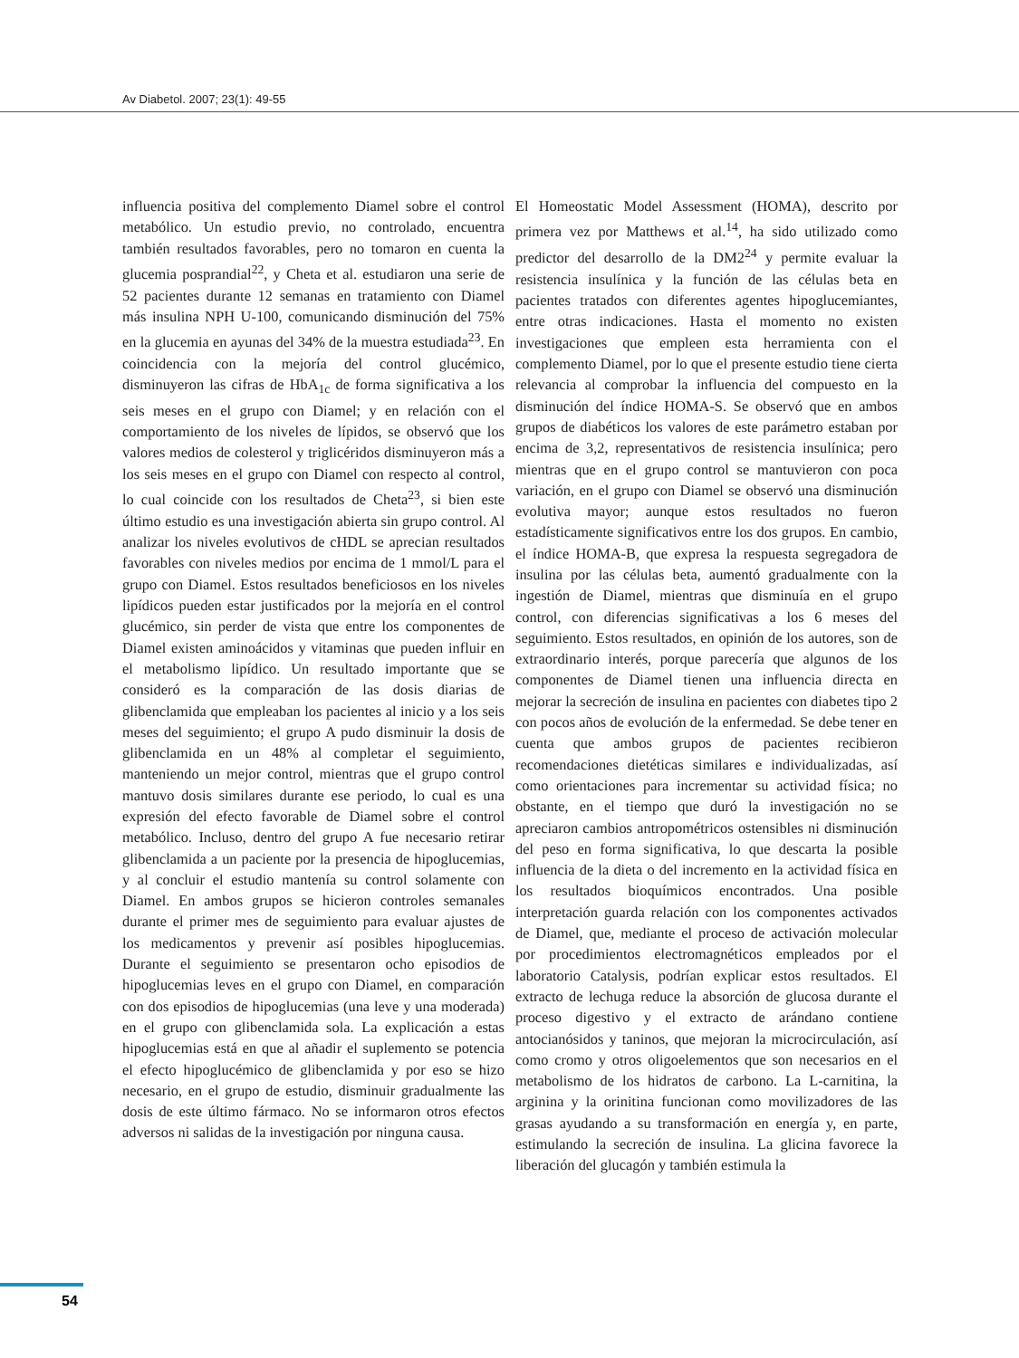Av Diabetol. 2007; 23(1): 49-55
influencia positiva del complemento Diamel sobre el control metabólico. Un estudio previo, no controlado, encuentra también resultados favorables, pero no tomaron en cuenta la glucemia posprandial<sup>22</sup>, y Cheta et al. estudiaron una serie de 52 pacientes durante 12 semanas en tratamiento con Diamel más insulina NPH U-100, comunicando disminución del 75% en la glucemia en ayunas del 34% de la muestra estudiada<sup>23</sup>. En coincidencia con la mejoría del control glucémico, disminuyeron las cifras de HbA<sub>1c</sub> de forma significativa a los seis meses en el grupo con Diamel; y en relación con el comportamiento de los niveles de lípidos, se observó que los valores medios de colesterol y triglicéridos disminuyeron más a los seis meses en el grupo con Diamel con respecto al control, lo cual coincide con los resultados de Cheta<sup>23</sup>, si bien este último estudio es una investigación abierta sin grupo control. Al analizar los niveles evolutivos de cHDL se aprecian resultados favorables con niveles medios por encima de 1 mmol/L para el grupo con Diamel. Estos resultados beneficiosos en los niveles lipídicos pueden estar justificados por la mejoría en el control glucémico, sin perder de vista que entre los componentes de Diamel existen aminoácidos y vitaminas que pueden influir en el metabolismo lipídico. Un resultado importante que se consideró es la comparación de las dosis diarias de glibenclamida que empleaban los pacientes al inicio y a los seis meses del seguimiento; el grupo A pudo disminuir la dosis de glibenclamida en un 48% al completar el seguimiento, manteniendo un mejor control, mientras que el grupo control mantuvo dosis similares durante ese periodo, lo cual es una expresión del efecto favorable de Diamel sobre el control metabólico. Incluso, dentro del grupo A fue necesario retirar glibenclamida a un paciente por la presencia de hipoglucemias, y al concluir el estudio mantenía su control solamente con Diamel. En ambos grupos se hicieron controles semanales durante el primer mes de seguimiento para evaluar ajustes de los medicamentos y prevenir así posibles hipoglucemias. Durante el seguimiento se presentaron ocho episodios de hipoglucemias leves en el grupo con Diamel, en comparación con dos episodios de hipoglucemias (una leve y una moderada) en el grupo con glibenclamida sola. La explicación a estas hipoglucemias está en que al añadir el suplemento se potencia el efecto hipoglucémico de glibenclamida y por eso se hizo necesario, en el grupo de estudio, disminuir gradualmente las dosis de este último fármaco. No se informaron otros efectos adversos ni salidas de la investigación por ninguna causa.
El Homeostatic Model Assessment (HOMA), descrito por primera vez por Matthews et al.<sup>14</sup>, ha sido utilizado como predictor del desarrollo de la DM2<sup>24</sup> y permite evaluar la resistencia insulínica y la función de las células beta en pacientes tratados con diferentes agentes hipoglucemiantes, entre otras indicaciones. Hasta el momento no existen investigaciones que empleen esta herramienta con el complemento Diamel, por lo que el presente estudio tiene cierta relevancia al comprobar la influencia del compuesto en la disminución del índice HOMA-S. Se observó que en ambos grupos de diabéticos los valores de este parámetro estaban por encima de 3,2, representativos de resistencia insulínica; pero mientras que en el grupo control se mantuvieron con poca variación, en el grupo con Diamel se observó una disminución evolutiva mayor; aunque estos resultados no fueron estadísticamente significativos entre los dos grupos. En cambio, el índice HOMA-B, que expresa la respuesta segregadora de insulina por las células beta, aumentó gradualmente con la ingestión de Diamel, mientras que disminuía en el grupo control, con diferencias significativas a los 6 meses del seguimiento. Estos resultados, en opinión de los autores, son de extraordinario interés, porque parecería que algunos de los componentes de Diamel tienen una influencia directa en mejorar la secreción de insulina en pacientes con diabetes tipo 2 con pocos años de evolución de la enfermedad. Se debe tener en cuenta que ambos grupos de pacientes recibieron recomendaciones dietéticas similares e individualizadas, así como orientaciones para incrementar su actividad física; no obstante, en el tiempo que duró la investigación no se apreciaron cambios antropométricos ostensibles ni disminución del peso en forma significativa, lo que descarta la posible influencia de la dieta o del incremento en la actividad física en los resultados bioquímicos encontrados. Una posible interpretación guarda relación con los componentes activados de Diamel, que, mediante el proceso de activación molecular por procedimientos electromagnéticos empleados por el laboratorio Catalysis, podrían explicar estos resultados. El extracto de lechuga reduce la absorción de glucosa durante el proceso digestivo y el extracto de arándano contiene antocianósidos y taninos, que mejoran la microcirculación, así como cromo y otros oligoelementos que son necesarios en el metabolismo de los hidratos de carbono. La L-carnitina, la arginina y la orinitina funcionan como movilizadores de las grasas ayudando a su transformación en energía y, en parte, estimulando la secreción de insulina. La glicina favorece la liberación del glucagón y también estimula la
54